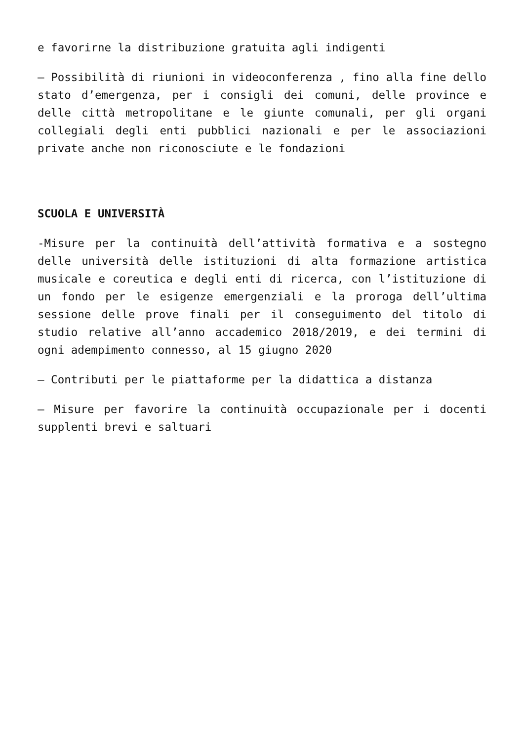e favorirne la distribuzione gratuita agli indigenti
– Possibilità di riunioni in videoconferenza , fino alla fine dello stato d’emergenza, per i consigli dei comuni, delle province e delle città metropolitane e le giunte comunali, per gli organi collegiali degli enti pubblici nazionali e per le associazioni private anche non riconosciute e le fondazioni
SCUOLA E UNIVERSITÀ
-Misure per la continuità dell’attività formativa e a sostegno delle università delle istituzioni di alta formazione artistica musicale e coreutica e degli enti di ricerca, con l’istituzione di un fondo per le esigenze emergenziali e la proroga dell’ultima sessione delle prove finali per il conseguimento del titolo di studio relative all’anno accademico 2018/2019, e dei termini di ogni adempimento connesso, al 15 giugno 2020
– Contributi per le piattaforme per la didattica a distanza
– Misure per favorire la continuità occupazionale per i docenti supplenti brevi e saltuari